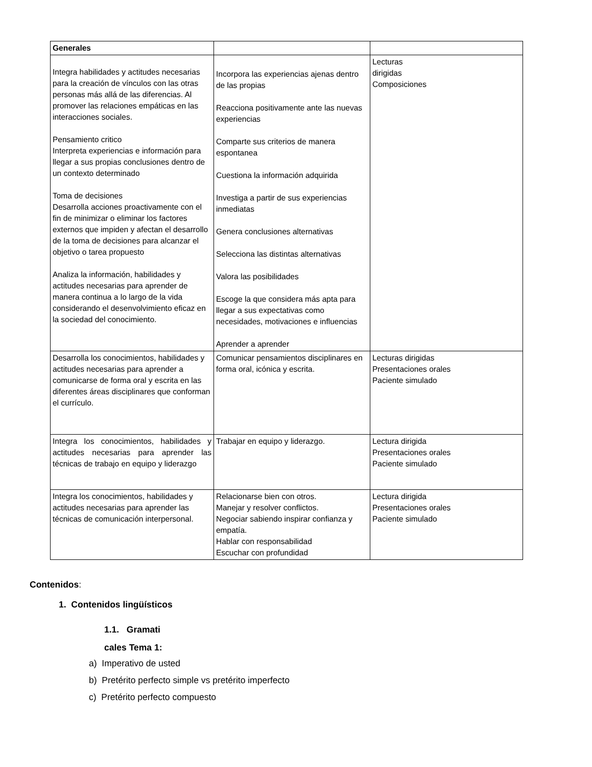| Generales | | |
| Integra habilidades y actitudes necesarias para la creación de vínculos con las otras personas más allá de las diferencias. Al promover las relaciones empáticas en las interacciones sociales. Pensamiento critico Interpreta experiencias e información para llegar a sus propias conclusiones dentro de un contexto determinado Toma de decisiones Desarrolla acciones proactivamente con el fin de minimizar o eliminar los factores externos que impiden y afectan el desarrollo de la toma de decisiones para alcanzar el objetivo o tarea propuesto Analiza la información, habilidades y actitudes necesarias para aprender de manera continua a lo largo de la vida considerando el desenvolvimiento eficaz en la sociedad del conocimiento. | Incorpora las experiencias ajenas dentro de las propias Reacciona positivamente ante las nuevas experiencias Comparte sus criterios de manera espontanea Cuestiona la información adquirida Investiga a partir de sus experiencias inmediatas Genera conclusiones alternativas Selecciona las distintas alternativas Valora las posibilidades Escoge la que considera más apta para llegar a sus expectativas como necesidades, motivaciones e influencias Aprender a aprender | Lecturas dirigidas Composiciones |
| Desarrolla los conocimientos, habilidades y actitudes necesarias para aprender a comunicarse de forma oral y escrita en las diferentes áreas disciplinares que conforman el currículo. | Comunicar pensamientos disciplinares en forma oral, icónica y escrita. | Lecturas dirigidas Presentaciones orales Paciente simulado |
| Integra los conocimientos, habilidades y actitudes necesarias para aprender las técnicas de trabajo en equipo y liderazgo | Trabajar en equipo y liderazgo. | Lectura dirigida Presentaciones orales Paciente simulado |
| Integra los conocimientos, habilidades y actitudes necesarias para aprender las técnicas de comunicación interpersonal. | Relacionarse bien con otros. Manejar y resolver conflictos. Negociar sabiendo inspirar confianza y empatía. Hablar con responsabilidad Escuchar con profundidad | Lectura dirigida Presentaciones orales Paciente simulado |
Contenidos:
1. Contenidos lingüísticos
1.1. Gramati
cales Tema 1:
a) Imperativo de usted
b) Pretérito perfecto simple vs pretérito imperfecto
c) Pretérito perfecto compuesto